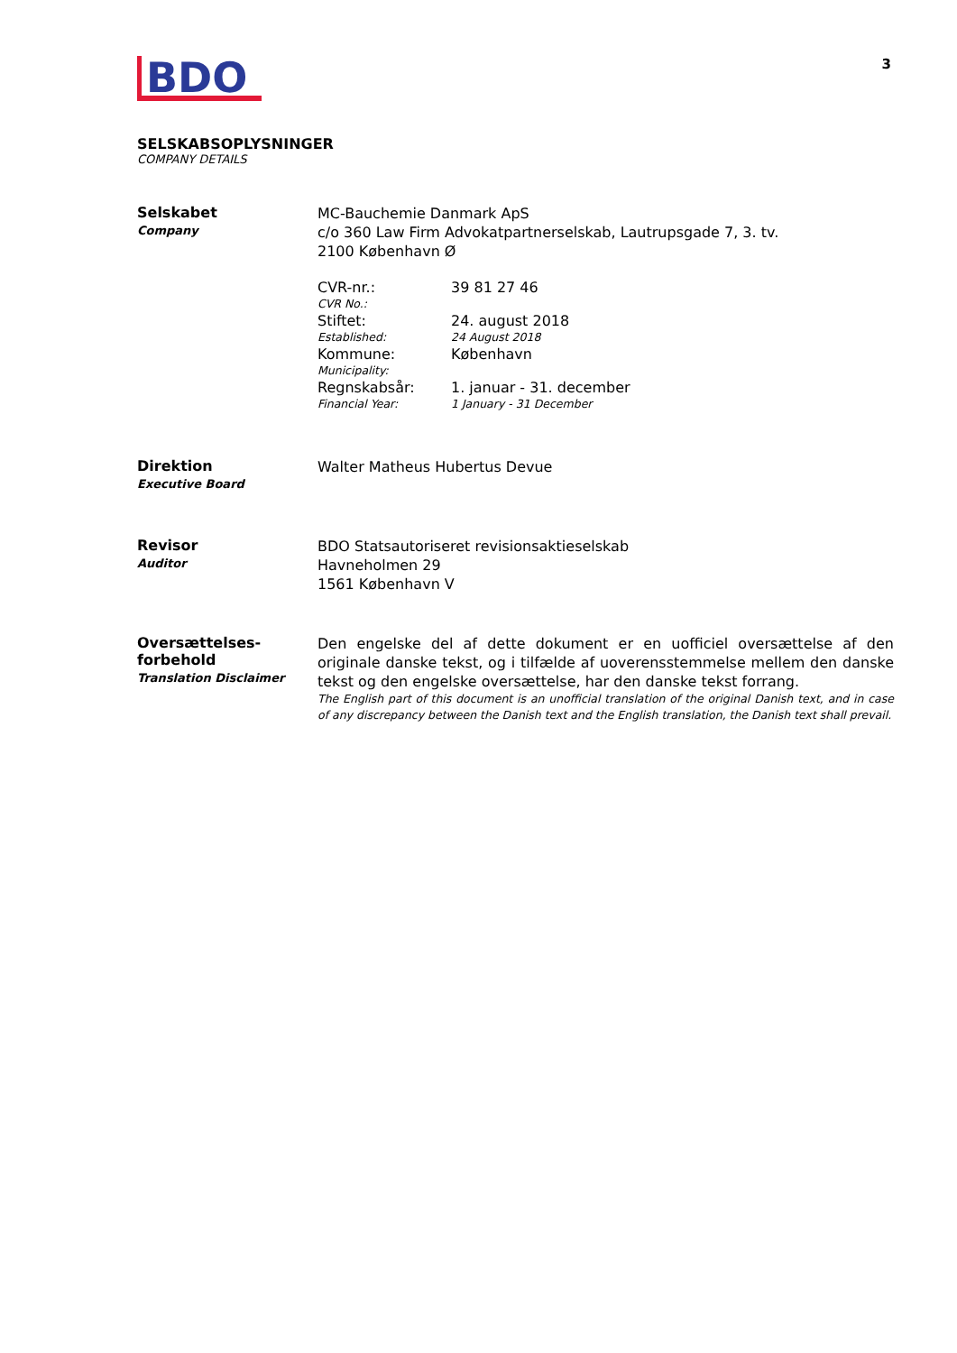3
BDO
SELSKABSOPLYSNINGER
COMPANY DETAILS
Selskabet
Company
MC-Bauchemie Danmark ApS
c/o 360 Law Firm Advokatpartnerselskab, Lautrupsgade 7, 3. tv.
2100 København Ø
| CVR-nr.: CVR No.: | 39 81 27 46 |
| Stiftet: Established: | 24. august 2018 24 August 2018 |
| Kommune: Municipality: | København |
| Regnskabsår: Financial Year: | 1. januar - 31. december 1 January - 31 December |
Direktion
Executive Board
Walter Matheus Hubertus Devue
Revisor
Auditor
BDO Statsautoriseret revisionsaktieselskab
Havneholmen 29
1561 København V
Oversættelses-
forbehold
Translation Disclaimer
Den engelske del af dette dokument er en uofficiel oversættelse af den originale danske tekst, og i tilfælde af uoverensstemmelse mellem den danske tekst og den engelske oversættelse, har den danske tekst forrang.
The English part of this document is an unofficial translation of the original Danish text, and in case of any discrepancy between the Danish text and the English translation, the Danish text shall prevail.